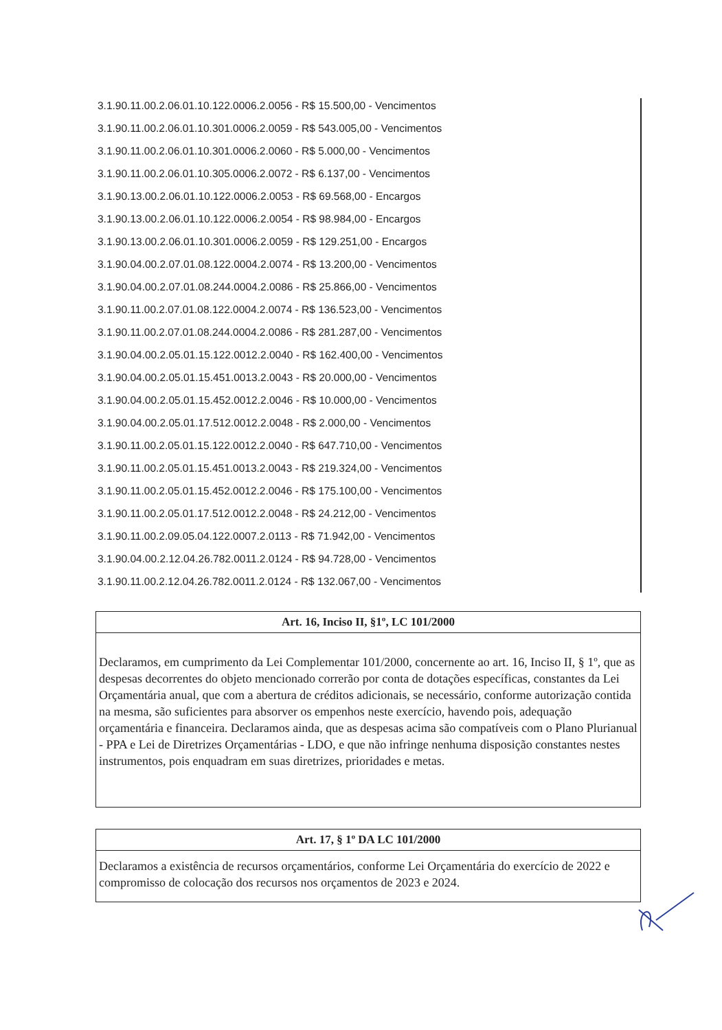3.1.90.11.00.2.06.01.10.122.0006.2.0056 - R$ 15.500,00 - Vencimentos
3.1.90.11.00.2.06.01.10.301.0006.2.0059 - R$ 543.005,00 - Vencimentos
3.1.90.11.00.2.06.01.10.301.0006.2.0060 - R$ 5.000,00 - Vencimentos
3.1.90.11.00.2.06.01.10.305.0006.2.0072 - R$ 6.137,00 - Vencimentos
3.1.90.13.00.2.06.01.10.122.0006.2.0053 - R$ 69.568,00 - Encargos
3.1.90.13.00.2.06.01.10.122.0006.2.0054 - R$ 98.984,00 - Encargos
3.1.90.13.00.2.06.01.10.301.0006.2.0059 - R$ 129.251,00 - Encargos
3.1.90.04.00.2.07.01.08.122.0004.2.0074 - R$ 13.200,00 - Vencimentos
3.1.90.04.00.2.07.01.08.244.0004.2.0086 - R$ 25.866,00 - Vencimentos
3.1.90.11.00.2.07.01.08.122.0004.2.0074 - R$ 136.523,00 - Vencimentos
3.1.90.11.00.2.07.01.08.244.0004.2.0086 - R$ 281.287,00 - Vencimentos
3.1.90.04.00.2.05.01.15.122.0012.2.0040 - R$ 162.400,00 - Vencimentos
3.1.90.04.00.2.05.01.15.451.0013.2.0043 - R$ 20.000,00 - Vencimentos
3.1.90.04.00.2.05.01.15.452.0012.2.0046 - R$ 10.000,00 - Vencimentos
3.1.90.04.00.2.05.01.17.512.0012.2.0048 - R$ 2.000,00 - Vencimentos
3.1.90.11.00.2.05.01.15.122.0012.2.0040 - R$ 647.710,00 - Vencimentos
3.1.90.11.00.2.05.01.15.451.0013.2.0043 - R$ 219.324,00 - Vencimentos
3.1.90.11.00.2.05.01.15.452.0012.2.0046 - R$ 175.100,00 - Vencimentos
3.1.90.11.00.2.05.01.17.512.0012.2.0048 - R$ 24.212,00 - Vencimentos
3.1.90.11.00.2.09.05.04.122.0007.2.0113 - R$ 71.942,00 - Vencimentos
3.1.90.04.00.2.12.04.26.782.0011.2.0124 - R$ 94.728,00 - Vencimentos
3.1.90.11.00.2.12.04.26.782.0011.2.0124 - R$ 132.067,00 - Vencimentos
Art. 16, Inciso II, §1º, LC 101/2000
Declaramos, em cumprimento da Lei Complementar 101/2000, concernente ao art. 16, Inciso II, § 1º, que as despesas decorrentes do objeto mencionado correrão por conta de dotações específicas, constantes da Lei Orçamentária anual, que com a abertura de créditos adicionais, se necessário, conforme autorização contida na mesma, são suficientes para absorver os empenhos neste exercício, havendo pois, adequação orçamentária e financeira. Declaramos ainda, que as despesas acima são compatíveis com o Plano Plurianual - PPA e Lei de Diretrizes Orçamentárias - LDO, e que não infringe nenhuma disposição constantes nestes instrumentos, pois enquadram em suas diretrizes, prioridades e metas.
Art. 17, § 1º DA LC 101/2000
Declaramos a existência de recursos orçamentários, conforme Lei Orçamentária do exercício de 2022 e compromisso de colocação dos recursos nos orçamentos de 2023 e 2024.